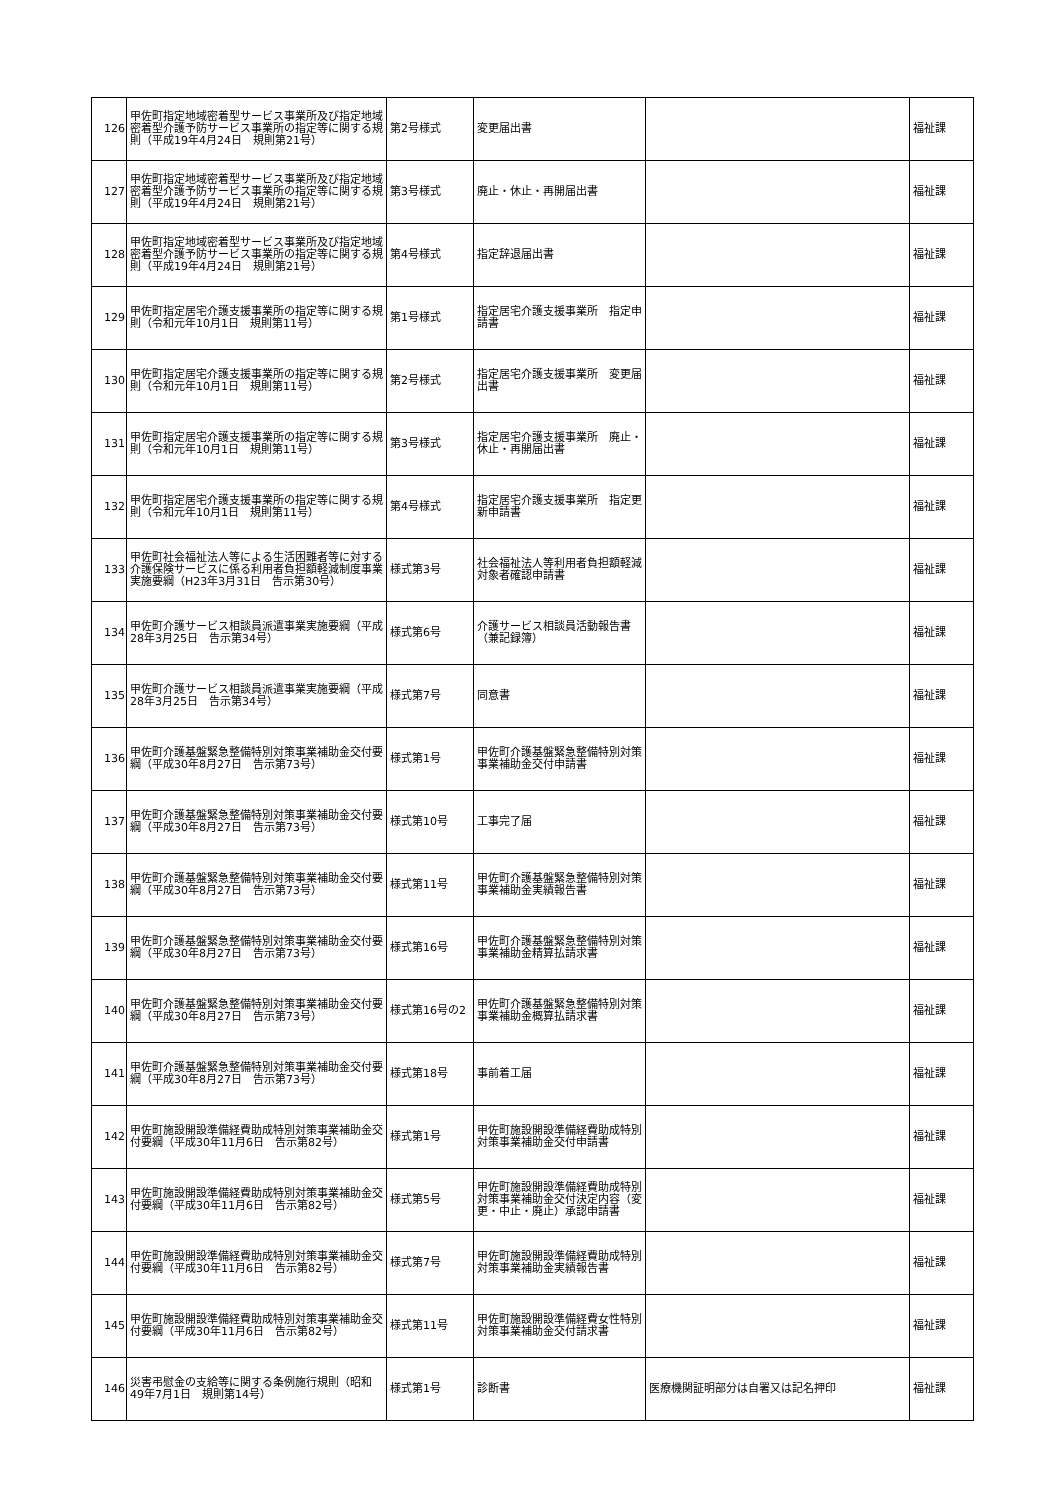| 126 | 甲佐町指定地域密着型サービス事業所及び指定地域密着型介護予防サービス事業所の指定等に関する規則（平成19年4月24日 規則第21号） | 第2号様式 | 変更届出書 | | 福祉課 |
| 127 | 甲佐町指定地域密着型サービス事業所及び指定地域密着型介護予防サービス事業所の指定等に関する規則（平成19年4月24日 規則第21号） | 第3号様式 | 廃止・休止・再開届出書 | | 福祉課 |
| 128 | 甲佐町指定地域密着型サービス事業所及び指定地域密着型介護予防サービス事業所の指定等に関する規則（平成19年4月24日 規則第21号） | 第4号様式 | 指定辞退届出書 | | 福祉課 |
| 129 | 甲佐町指定居宅介護支援事業所の指定等に関する規則（令和元年10月1日 規則第11号） | 第1号様式 | 指定居宅介護支援事業所 指定申請書 | | 福祉課 |
| 130 | 甲佐町指定居宅介護支援事業所の指定等に関する規則（令和元年10月1日 規則第11号） | 第2号様式 | 指定居宅介護支援事業所 変更届出書 | | 福祉課 |
| 131 | 甲佐町指定居宅介護支援事業所の指定等に関する規則（令和元年10月1日 規則第11号） | 第3号様式 | 指定居宅介護支援事業所 廃止・休止・再開届出書 | | 福祉課 |
| 132 | 甲佐町指定居宅介護支援事業所の指定等に関する規則（令和元年10月1日 規則第11号） | 第4号様式 | 指定居宅介護支援事業所 指定更新申請書 | | 福祉課 |
| 133 | 甲佐町社会福祉法人等による生活困難者等に対する介護保険サービスに係る利用者負担額軽減制度事業実施要綱（H23年3月31日 告示第30号） | 様式第3号 | 社会福祉法人等利用者負担額軽減対象者確認申請書 | | 福祉課 |
| 134 | 甲佐町介護サービス相談員派遣事業実施要綱（平成28年3月25日 告示第34号） | 様式第6号 | 介護サービス相談員活動報告書（兼記録簿） | | 福祉課 |
| 135 | 甲佐町介護サービス相談員派遣事業実施要綱（平成28年3月25日 告示第34号） | 様式第7号 | 同意書 | | 福祉課 |
| 136 | 甲佐町介護基盤緊急整備特別対策事業補助金交付要綱（平成30年8月27日 告示第73号） | 様式第1号 | 甲佐町介護基盤緊急整備特別対策事業補助金交付申請書 | | 福祉課 |
| 137 | 甲佐町介護基盤緊急整備特別対策事業補助金交付要綱（平成30年8月27日 告示第73号） | 様式第10号 | 工事完了届 | | 福祉課 |
| 138 | 甲佐町介護基盤緊急整備特別対策事業補助金交付要綱（平成30年8月27日 告示第73号） | 様式第11号 | 甲佐町介護基盤緊急整備特別対策事業補助金実績報告書 | | 福祉課 |
| 139 | 甲佐町介護基盤緊急整備特別対策事業補助金交付要綱（平成30年8月27日 告示第73号） | 様式第16号 | 甲佐町介護基盤緊急整備特別対策事業補助金精算払請求書 | | 福祉課 |
| 140 | 甲佐町介護基盤緊急整備特別対策事業補助金交付要綱（平成30年8月27日 告示第73号） | 様式第16号の2 | 甲佐町介護基盤緊急整備特別対策事業補助金概算払請求書 | | 福祉課 |
| 141 | 甲佐町介護基盤緊急整備特別対策事業補助金交付要綱（平成30年8月27日 告示第73号） | 様式第18号 | 事前着工届 | | 福祉課 |
| 142 | 甲佐町施設開設準備経費助成特別対策事業補助金交付要綱（平成30年11月6日 告示第82号） | 様式第1号 | 甲佐町施設開設準備経費助成特別対策事業補助金交付申請書 | | 福祉課 |
| 143 | 甲佐町施設開設準備経費助成特別対策事業補助金交付要綱（平成30年11月6日 告示第82号） | 様式第5号 | 甲佐町施設開設準備経費助成特別対策事業補助金交付決定内容（変更・中止・廃止）承認申請書 | | 福祉課 |
| 144 | 甲佐町施設開設準備経費助成特別対策事業補助金交付要綱（平成30年11月6日 告示第82号） | 様式第7号 | 甲佐町施設開設準備経費助成特別対策事業補助金実績報告書 | | 福祉課 |
| 145 | 甲佐町施設開設準備経費助成特別対策事業補助金交付要綱（平成30年11月6日 告示第82号） | 様式第11号 | 甲佐町施設開設準備経費女性特別対策事業補助金交付請求書 | | 福祉課 |
| 146 | 災害弔慰金の支給等に関する条例施行規則（昭和49年7月1日 規則第14号） | 様式第1号 | 診断書 | 医療機関証明部分は自署又は記名押印 | 福祉課 |